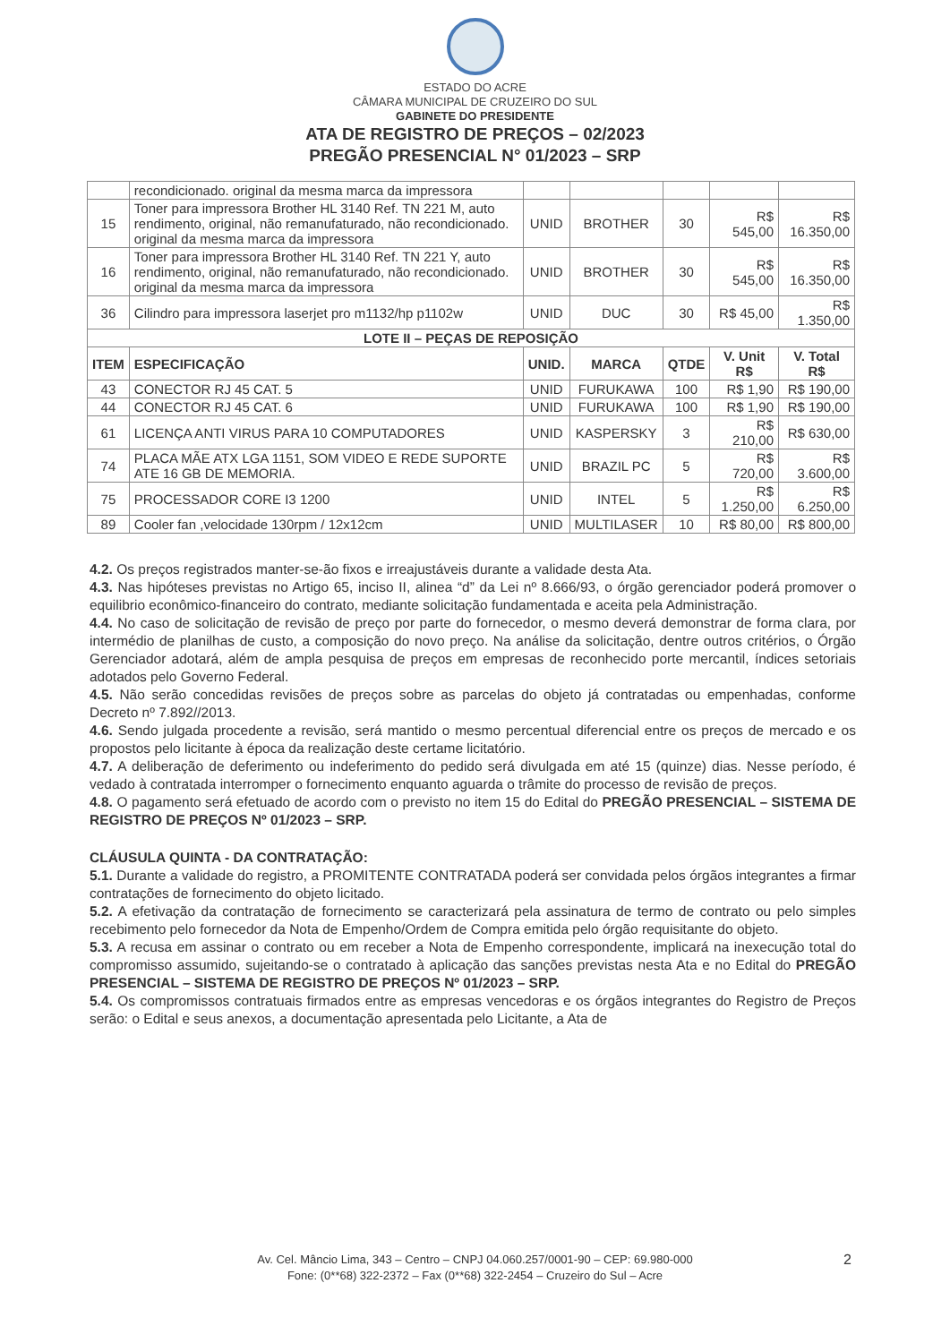ESTADO DO ACRE
CÂMARA MUNICIPAL DE CRUZEIRO DO SUL
GABINETE DO PRESIDENTE
ATA DE REGISTRO DE PREÇOS – 02/2023
PREGÃO PRESENCIAL N° 01/2023 – SRP
| | recondicionado. original da mesma marca da impressora | | | | | |
| 15 | Toner para impressora Brother HL 3140 Ref. TN 221 M, auto rendimento, original, não remanufaturado, não recondicionado. original da mesma marca da impressora | UNID | BROTHER | 30 | R$ 545,00 | R$ 16.350,00 |
| 16 | Toner para impressora Brother HL 3140 Ref. TN 221 Y, auto rendimento, original, não remanufaturado, não recondicionado. original da mesma marca da impressora | UNID | BROTHER | 30 | R$ 545,00 | R$ 16.350,00 |
| 36 | Cilindro para impressora laserjet pro m1132/hp p1102w | UNID | DUC | 30 | R$ 45,00 | R$ 1.350,00 |
| LOTE II – PEÇAS DE REPOSIÇÃO | | | | | | |
| ITEM | ESPECIFICAÇÃO | UNID. | MARCA | QTDE | V. Unit R$ | V. Total R$ |
| 43 | CONECTOR RJ 45 CAT. 5 | UNID | FURUKAWA | 100 | R$ 1,90 | R$ 190,00 |
| 44 | CONECTOR RJ 45 CAT. 6 | UNID | FURUKAWA | 100 | R$ 1,90 | R$ 190,00 |
| 61 | LICENÇA ANTI VIRUS PARA 10 COMPUTADORES | UNID | KASPERSKY | 3 | R$ 210,00 | R$ 630,00 |
| 74 | PLACA MÃE ATX LGA 1151, SOM VIDEO E REDE SUPORTE ATE 16 GB DE MEMORIA. | UNID | BRAZIL PC | 5 | R$ 720,00 | R$ 3.600,00 |
| 75 | PROCESSADOR CORE I3 1200 | UNID | INTEL | 5 | R$ 1.250,00 | R$ 6.250,00 |
| 89 | Cooler fan ,velocidade 130rpm / 12x12cm | UNID | MULTILASER | 10 | R$ 80,00 | R$ 800,00 |
4.2. Os preços registrados manter-se-ão fixos e irreajustáveis durante a validade desta Ata.
4.3. Nas hipóteses previstas no Artigo 65, inciso II, alinea “d” da Lei nº 8.666/93, o órgão gerenciador poderá promover o equilibrio econômico-financeiro do contrato, mediante solicitação fundamentada e aceita pela Administração.
4.4. No caso de solicitação de revisão de preço por parte do fornecedor, o mesmo deverá demonstrar de forma clara, por intermédio de planilhas de custo, a composição do novo preço. Na análise da solicitação, dentre outros critérios, o Órgão Gerenciador adotará, além de ampla pesquisa de preços em empresas de reconhecido porte mercantil, índices setoriais adotados pelo Governo Federal.
4.5. Não serão concedidas revisões de preços sobre as parcelas do objeto já contratadas ou empenhadas, conforme Decreto nº 7.892//2013.
4.6. Sendo julgada procedente a revisão, será mantido o mesmo percentual diferencial entre os preços de mercado e os propostos pelo licitante à época da realização deste certame licitatório.
4.7. A deliberação de deferimento ou indeferimento do pedido será divulgada em até 15 (quinze) dias. Nesse período, é vedado à contratada interromper o fornecimento enquanto aguarda o trâmite do processo de revisão de preços.
4.8. O pagamento será efetuado de acordo com o previsto no item 15 do Edital do PREGÃO PRESENCIAL – SISTEMA DE REGISTRO DE PREÇOS Nº 01/2023 – SRP.
CLÁUSULA QUINTA - DA CONTRATAÇÃO:
5.1. Durante a validade do registro, a PROMITENTE CONTRATADA poderá ser convidada pelos órgãos integrantes a firmar contratações de fornecimento do objeto licitado.
5.2. A efetivação da contratação de fornecimento se caracterizará pela assinatura de termo de contrato ou pelo simples recebimento pelo fornecedor da Nota de Empenho/Ordem de Compra emitida pelo órgão requisitante do objeto.
5.3. A recusa em assinar o contrato ou em receber a Nota de Empenho correspondente, implicará na inexecução total do compromisso assumido, sujeitando-se o contratado à aplicação das sanções previstas nesta Ata e no Edital do PREGÃO PRESENCIAL – SISTEMA DE REGISTRO DE PREÇOS Nº 01/2023 – SRP.
5.4. Os compromissos contratuais firmados entre as empresas vencedoras e os órgãos integrantes do Registro de Preços serão: o Edital e seus anexos, a documentação apresentada pelo Licitante, a Ata de
Av. Cel. Mâncio Lima, 343 – Centro – CNPJ 04.060.257/0001-90 – CEP: 69.980-000
Fone: (0**68) 322-2372 – Fax (0**68) 322-2454 – Cruzeiro do Sul – Acre
2